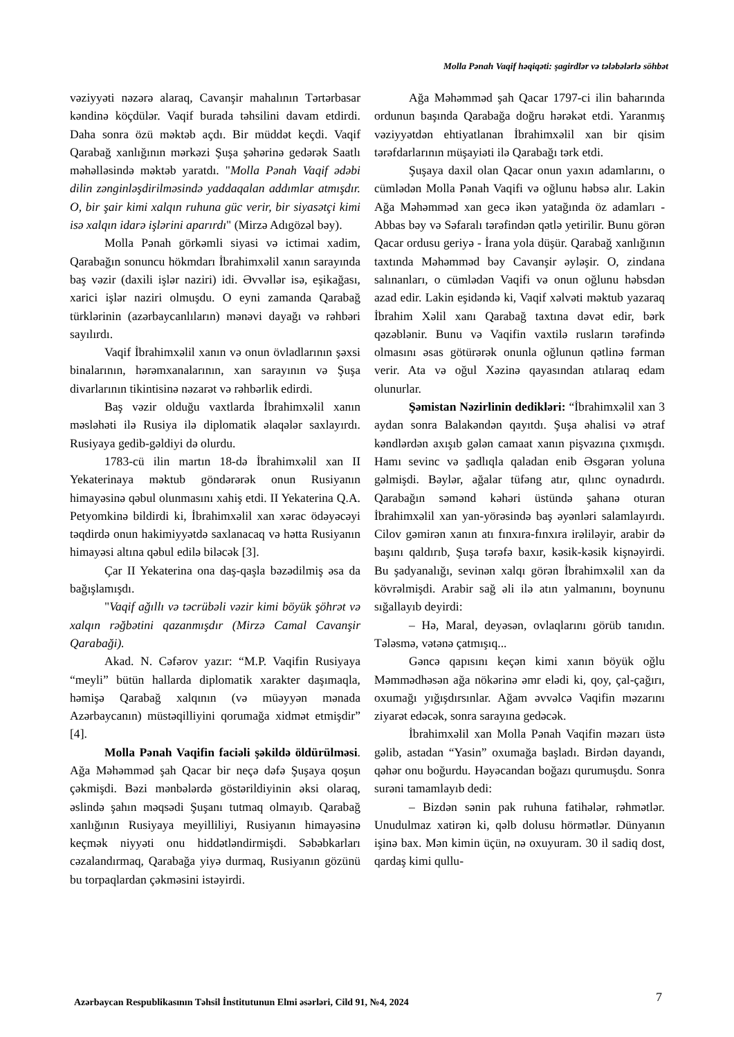Molla Pənah Vaqif həqiqəti: şagirdlər və tələbələrlə söhbət
vəziyyəti nəzərə alaraq, Cavanşir mahalının Tərtərbasar kəndinə köçdülər. Vaqif burada təhsilini davam etdirdi. Daha sonra özü məktəb açdı. Bir müddət keçdi. Vaqif Qarabağ xanlığının mərkəzi Şuşa şəhərinə gedərək Saatlı məhəlləsində məktəb yaratdı. "Molla Pənah Vaqif ədəbi dilin zənginləşdirilməsində yaddaqalan addımlar atmışdır. O, bir şair kimi xalqın ruhuna güc verir, bir siyasətçi kimi isə xalqın idarə işlərini aparırdı" (Mirzə Adıgözəl bəy).
Molla Pənah görkəmli siyasi və ictimai xadim, Qarabağın sonuncu hökmdarı İbrahimxəlil xanın sarayında baş vəzir (daxili işlər naziri) idi. Əvvəllər isə, eşikağası, xarici işlər naziri olmuşdu. O eyni zamanda Qarabağ türklərinin (azərbaycanlıların) mənəvi dayağı və rəhbəri sayılırdı.
Vaqif İbrahimxəlil xanın və onun övladlarının şəxsi binalarının, hərəmxanalarının, xan sarayının və Şuşa divarlarının tikintisinə nəzarət və rəhbərlik edirdi.
Baş vəzir olduğu vaxtlarda İbrahimxəlil xanın məsləhəti ilə Rusiya ilə diplomatik əlaqələr saxlayırdı. Rusiyaya gedib-gəldiyi də olurdu.
1783-cü ilin martın 18-də İbrahimxəlil xan II Yekaterinaya məktub göndərərək onun Rusiyanın himayəsinə qəbul olunmasını xahiş etdi. II Yekaterina Q.A. Petyomkinə bildirdi ki, İbrahimxəlil xan xərac ödəyəcəyi təqdirdə onun hakimiyyətdə saxlanacaq və hətta Rusiyanın himayəsi altına qəbul edilə biləcək [3].
Çar II Yekaterina ona daş-qaşla bəzədilmiş əsa da bağışlamışdı.
"Vaqif ağıllı və təcrübəli vəzir kimi böyük şöhrət və xalqın rəğbətini qazanmışdır (Mirzə Camal Cavanşir Qarabaği).
Akad. N. Cəfərov yazır: “M.P. Vaqifin Rusiyaya “meyli” bütün hallarda diplomatik xarakter daşımaqla, həmişə Qarabağ xalqının (və müəyyən mənada Azərbaycanın) müstəqilliyini qorumağa xidmət etmişdir” [4].
Molla Pənah Vaqifin faciəli şəkildə öldürülməsi. Ağa Məhəmməd şah Qacar bir neçə dəfə Şuşaya qoşun çəkmişdi. Bəzi mənbələrdə göstərildiyinin əksi olaraq, əslində şahın məqsədi Şuşanı tutmaq olmayıb. Qarabağ xanlığının Rusiyaya meyilliliyi, Rusiyanın himayəsinə keçmək niyyəti onu hiddətləndirmişdi. Səbəbkarları cəzalandırmaq, Qarabağa yiyə durmaq, Rusiyanın gözünü bu torpaqlardan çəkməsini istəyirdi.
Ağa Məhəmməd şah Qacar 1797-ci ilin baharında ordunun başında Qarabağa doğru hərəkət etdi. Yaranmış vəziyyətdən ehtiyatlanan İbrahimxəlil xan bir qisim tərəfdarlarının müşayiəti ilə Qarabağı tərk etdi.
Şuşaya daxil olan Qacar onun yaxın adamlarını, o cümlədən Molla Pənah Vaqifi və oğlunu həbsə alır. Lakin Ağa Məhəmməd xan gecə ikən yatağında öz adamları - Abbas bəy və Səfaralı tərəfindən qətlə yetirilir. Bunu görən Qacar ordusu geriyə - İrana yola düşür. Qarabağ xanlığının taxtında Məhəmməd bəy Cavanşir əyləşir. O, zindana salınanları, o cümlədən Vaqifi və onun oğlunu həbsdən azad edir. Lakin eşidəndə ki, Vaqif xəlvəti məktub yazaraq İbrahim Xəlil xanı Qarabağ taxtına dəvət edir, bərk qəzəblənir. Bunu və Vaqifin vaxtilə rusların tərəfində olmasını əsas götürərək onunla oğlunun qətlinə fərman verir. Ata və oğul Xəzinə qayasından atılaraq edam olunurlar.
Şəmistan Nəzirlinin dedikləri: “İbrahimxəlil xan 3 aydan sonra Balakəndən qayıtdı. Şuşa əhalisi və ətraf kəndlərdən axışıb gələn camaat xanın pişvazına çıxmışdı. Hamı sevinc və şadlıqla qaladan enib Əsgəran yoluna gəlmişdi. Bəylər, ağalar tüfəng atır, qılınc oynadırdı. Qarabağın səmənd kəhəri üstündə şahanə oturan İbrahimxəlil xan yan-yörəsində baş əyənləri salamlayırdı. Cilov gəmirən xanın atı fınxıra-fınxıra irəliləyir, arabir də başını qaldırıb, Şuşa tərəfə baxır, kəsik-kəsik kişnəyirdi. Bu şadyanalığı, sevinən xalqı görən İbrahimxəlil xan da kövrəlmişdi. Arabir sağ əli ilə atın yalmanını, boynunu sığallayıb deyirdi:
– Hə, Maral, deyəsən, ovlaqlarını görüb tanıdın. Tələsmə, vətənə çatmışıq...
Gəncə qapısını keçən kimi xanın böyük oğlu Məmmədhəsən ağa nökərinə əmr elədi ki, qoy, çal-çağırı, oxumağı yığışdırsınlar. Ağam əvvəlcə Vaqifin məzarını ziyarət edəcək, sonra sarayına gedəcək.
İbrahimxəlil xan Molla Pənah Vaqifin məzarı üstə gəlib, astadan “Yasin” oxumağa başladı. Birdən dayandı, qəhər onu boğurdu. Həyəcandan boğazı qurumuşdu. Sonra surəni tamamlayıb dedi:
– Bizdən sənin pak ruhuna fatihələr, rəhmətlər. Unudulmaz xatirən ki, qəlb dolusu hörmətlər. Dünyanın işinə bax. Mən kimin üçün, nə oxuyuram. 30 il sadiq dost, qardaş kimi qullu-
Azərbaycan Respublikasının Təhsil İnstitutunun Elmi əsərləri, Cild 91, №4, 2024 7